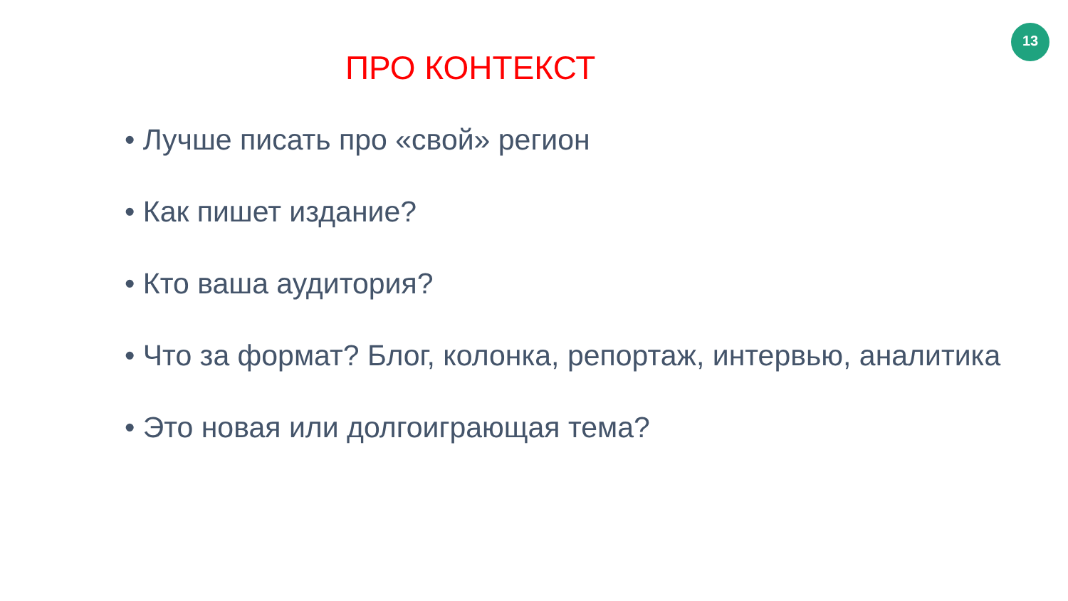13
ПРО КОНТЕКСТ
• Лучше писать про «свой» регион
• Как пишет издание?
• Кто ваша аудитория?
• Что за формат? Блог, колонка, репортаж, интервью, аналитика
• Это новая или долгоиграющая тема?